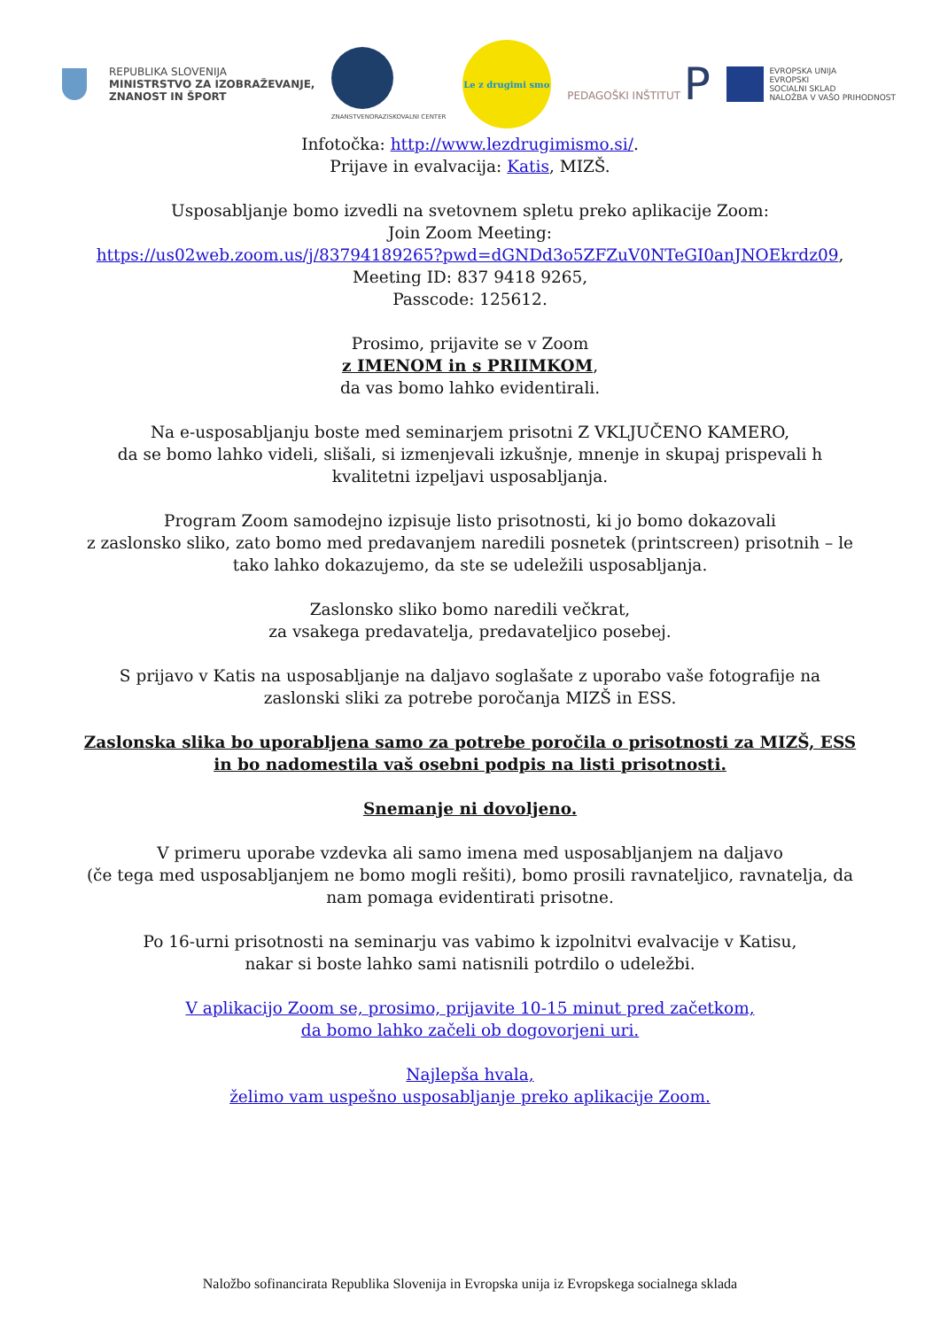REPUBLIKA SLOVENIJA
MINISTRSTVO ZA IZOBRAŽEVANJE,
ZNANOST IN ŠPORT
ZNANSTVENORAZISKOVALNI CENTER
Le z drugimi smo
PEDAGOŠKI INŠTITUT P
EVROPSKA UNIJA
EVROPSKI
SOCIALNI SKLAD
NALOŽBA V VAŠO PRIHODNOST
Infotočka: http://www.lezdrugimismo.si/.
Prijave in evalvacija: Katis, MIZŠ.
Usposabljanje bomo izvedli na svetovnem spletu preko aplikacije Zoom:
Join Zoom Meeting:
https://us02web.zoom.us/j/83794189265?pwd=dGNDd3o5ZFZuV0NTeGI0anJNOEkrdz09,
Meeting ID: 837 9418 9265,
Passcode: 125612.
Prosimo, prijavite se v Zoom
z IMENOM in s PRIIMKOM,
da vas bomo lahko evidentirali.
Na e-usposabljanju boste med seminarjem prisotni Z VKLJUČENO KAMERO,
da se bomo lahko videli, slišali, si izmenjevali izkušnje, mnenje in skupaj prispevali h kvalitetni izpeljavi usposabljanja.
Program Zoom samodejno izpisuje listo prisotnosti, ki jo bomo dokazovali
z zaslonsko sliko, zato bomo med predavanjem naredili posnetek (printscreen) prisotnih – le tako lahko dokazujemo, da ste se udeležili usposabljanja.
Zaslonsko sliko bomo naredili večkrat,
za vsakega predavatelja, predavateljico posebej.
S prijavo v Katis na usposabljanje na daljavo soglašate z uporabo vaše fotografije na zaslonski sliki za potrebe poročanja MIZŠ in ESS.
Zaslonska slika bo uporabljena samo za potrebe poročila o prisotnosti za MIZŠ, ESS in bo nadomestila vaš osebni podpis na listi prisotnosti.
Snemanje ni dovoljeno.
V primeru uporabe vzdevka ali samo imena med usposabljanjem na daljavo
(če tega med usposabljanjem ne bomo mogli rešiti), bomo prosili ravnateljico, ravnatelja, da nam pomaga evidentirati prisotne.
Po 16-urni prisotnosti na seminarju vas vabimo k izpolnitvi evalvacije v Katisu,
nakar si boste lahko sami natisnili potrdilo o udeležbi.
V aplikacijo Zoom se, prosimo, prijavite 10-15 minut pred začetkom,
da bomo lahko začeli ob dogovorjeni uri.
Najlepša hvala,
želimo vam uspešno usposabljanje preko aplikacije Zoom.
Naložbo sofinancirata Republika Slovenija in Evropska unija iz Evropskega socialnega sklada